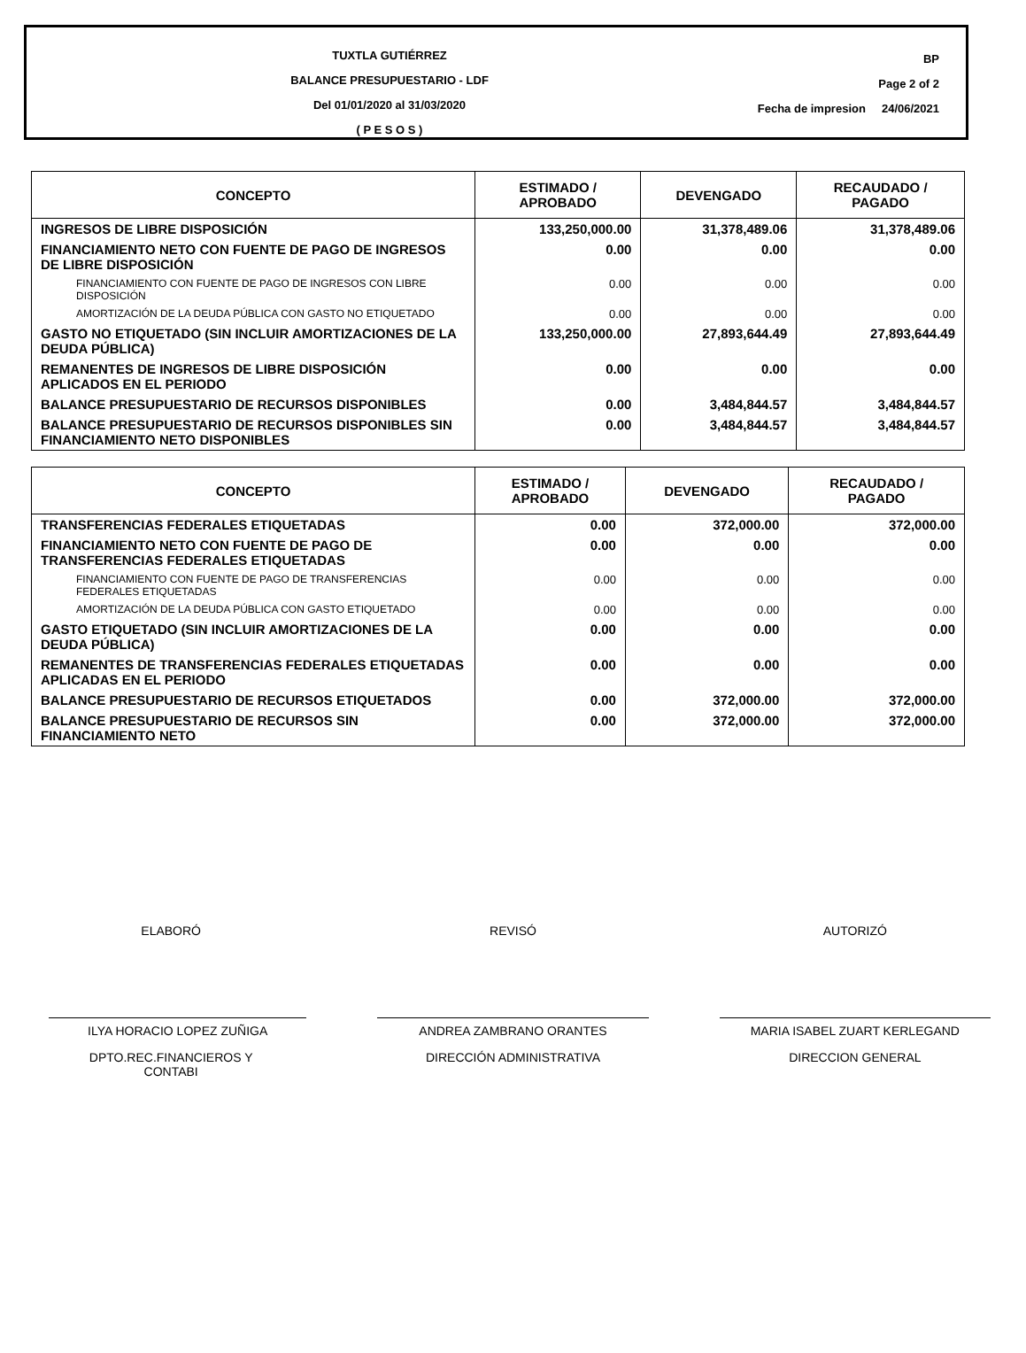TUXTLA GUTIÉRREZ
BALANCE PRESUPUESTARIO - LDF
Del 01/01/2020 al 31/03/2020
( P E S O S )
BP
Page 2 of 2
Fecha de impresion 24/06/2021
| CONCEPTO | ESTIMADO / APROBADO | DEVENGADO | RECAUDADO / PAGADO |
| --- | --- | --- | --- |
| INGRESOS DE LIBRE DISPOSICIÓN | 133,250,000.00 | 31,378,489.06 | 31,378,489.06 |
| FINANCIAMIENTO NETO CON FUENTE DE PAGO DE INGRESOS DE LIBRE DISPOSICIÓN | 0.00 | 0.00 | 0.00 |
| FINANCIAMIENTO CON FUENTE DE PAGO DE INGRESOS CON LIBRE DISPOSICIÓN | 0.00 | 0.00 | 0.00 |
| AMORTIZACIÓN DE LA DEUDA PÚBLICA CON GASTO NO ETIQUETADO | 0.00 | 0.00 | 0.00 |
| GASTO NO ETIQUETADO (SIN INCLUIR AMORTIZACIONES DE LA DEUDA PÚBLICA) | 133,250,000.00 | 27,893,644.49 | 27,893,644.49 |
| REMANENTES DE INGRESOS DE LIBRE DISPOSICIÓN APLICADOS EN EL PERIODO | 0.00 | 0.00 | 0.00 |
| BALANCE PRESUPUESTARIO DE RECURSOS DISPONIBLES | 0.00 | 3,484,844.57 | 3,484,844.57 |
| BALANCE PRESUPUESTARIO DE RECURSOS DISPONIBLES SIN FINANCIAMIENTO NETO DISPONIBLES | 0.00 | 3,484,844.57 | 3,484,844.57 |
| CONCEPTO | ESTIMADO / APROBADO | DEVENGADO | RECAUDADO / PAGADO |
| --- | --- | --- | --- |
| TRANSFERENCIAS FEDERALES ETIQUETADAS | 0.00 | 372,000.00 | 372,000.00 |
| FINANCIAMIENTO NETO CON FUENTE DE PAGO DE TRANSFERENCIAS FEDERALES ETIQUETADAS | 0.00 | 0.00 | 0.00 |
| FINANCIAMIENTO CON FUENTE DE PAGO DE TRANSFERENCIAS FEDERALES ETIQUETADAS | 0.00 | 0.00 | 0.00 |
| AMORTIZACIÓN DE LA DEUDA PÚBLICA CON GASTO ETIQUETADO | 0.00 | 0.00 | 0.00 |
| GASTO ETIQUETADO (SIN INCLUIR AMORTIZACIONES DE LA DEUDA PÚBLICA) | 0.00 | 0.00 | 0.00 |
| REMANENTES DE TRANSFERENCIAS FEDERALES ETIQUETADAS APLICADAS EN EL PERIODO | 0.00 | 0.00 | 0.00 |
| BALANCE PRESUPUESTARIO DE RECURSOS ETIQUETADOS | 0.00 | 372,000.00 | 372,000.00 |
| BALANCE PRESUPUESTARIO DE RECURSOS SIN FINANCIAMIENTO NETO | 0.00 | 372,000.00 | 372,000.00 |
ELABORÓ
ILYA HORACIO LOPEZ ZUÑIGA
DPTO.REC.FINANCIEROS Y
CONTABI
REVISÓ
ANDREA ZAMBRANO ORANTES
DIRECCIÓN ADMINISTRATIVA
AUTORIZÓ
MARIA ISABEL ZUART KERLEGAND
DIRECCION GENERAL